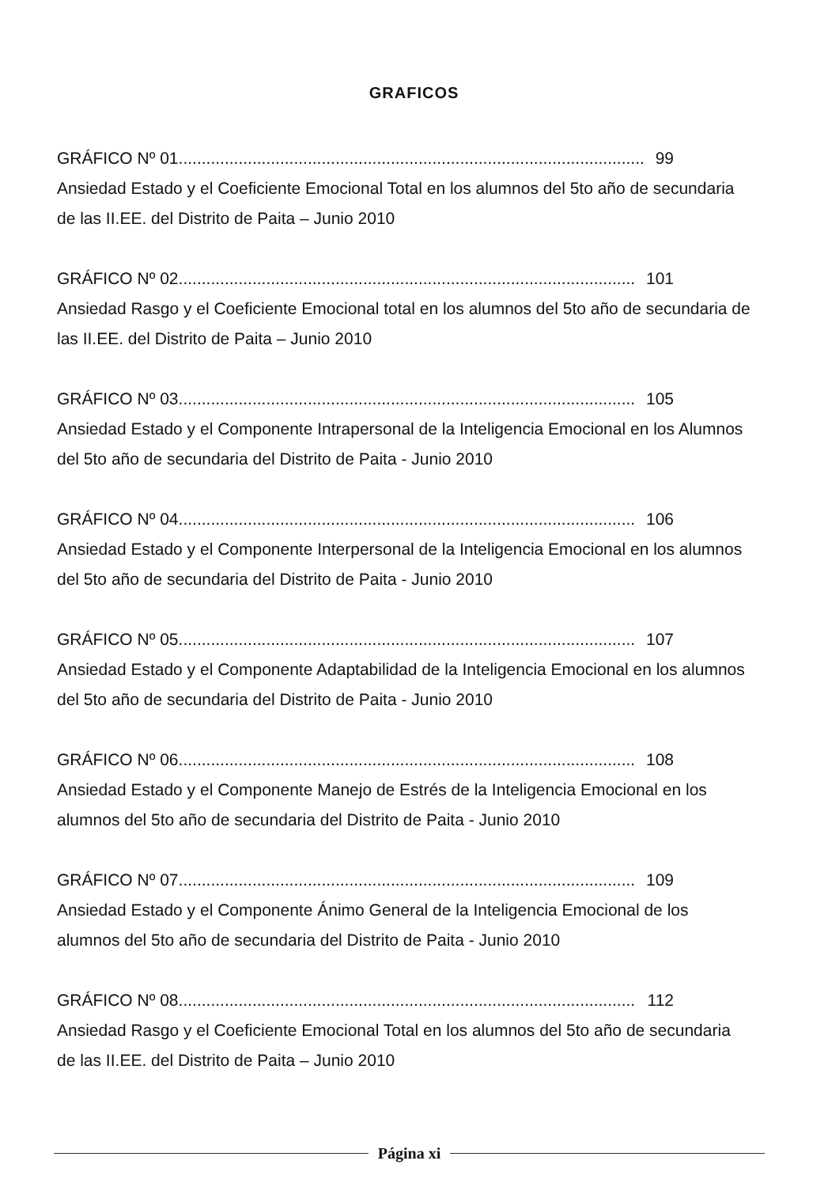GRAFICOS
GRÁFICO Nº 01....................................................................................................... 99
Ansiedad Estado y el Coeficiente Emocional Total en los alumnos del 5to año de secundaria de las II.EE. del Distrito de Paita – Junio 2010
GRÁFICO Nº 02....................................................................................................... 101
Ansiedad Rasgo y el Coeficiente Emocional total en los alumnos del 5to año de secundaria de las II.EE. del Distrito de Paita – Junio 2010
GRÁFICO Nº 03....................................................................................................... 105
Ansiedad Estado y el Componente Intrapersonal de la Inteligencia Emocional en los Alumnos del 5to año de secundaria del Distrito de Paita - Junio 2010
GRÁFICO Nº 04....................................................................................................... 106
Ansiedad Estado y el Componente Interpersonal de la Inteligencia Emocional en los alumnos del 5to año de secundaria del Distrito de Paita - Junio 2010
GRÁFICO Nº 05....................................................................................................... 107
Ansiedad Estado y el Componente Adaptabilidad de la Inteligencia Emocional en los alumnos del 5to año de secundaria del Distrito de Paita - Junio 2010
GRÁFICO Nº 06....................................................................................................... 108
Ansiedad Estado y el Componente Manejo de Estrés de la Inteligencia Emocional en los alumnos del 5to año de secundaria del Distrito de Paita - Junio 2010
GRÁFICO Nº 07....................................................................................................... 109
Ansiedad Estado y el Componente Ánimo General de la Inteligencia Emocional de los alumnos del 5to año de secundaria del Distrito de Paita - Junio 2010
GRÁFICO Nº 08....................................................................................................... 112
Ansiedad Rasgo y el Coeficiente Emocional Total en los alumnos del 5to año de secundaria de las II.EE. del Distrito de Paita – Junio 2010
Página xi